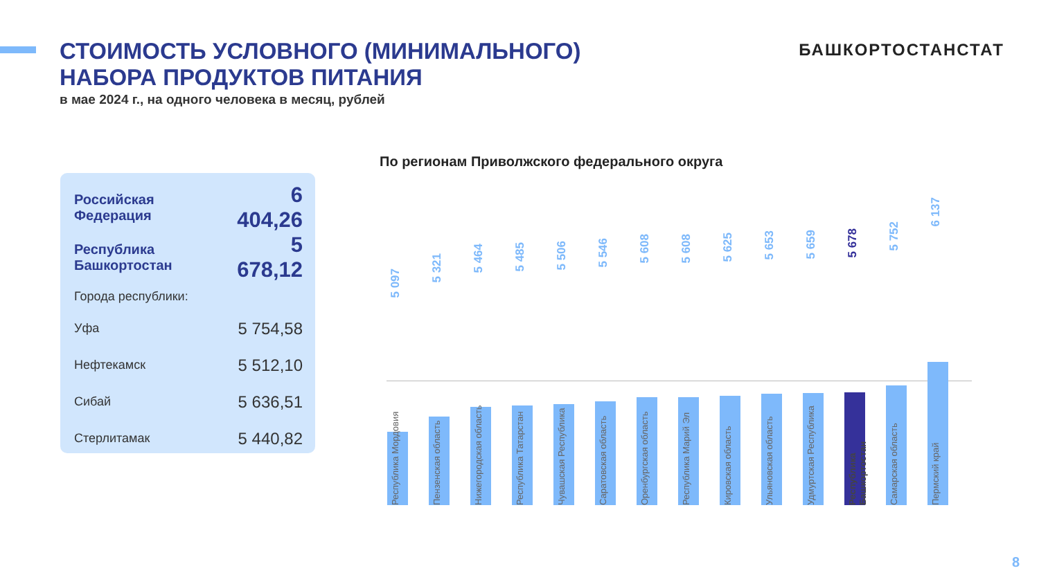СТОИМОСТЬ УСЛОВНОГО (МИНИМАЛЬНОГО) НАБОРА ПРОДУКТОВ ПИТАНИЯ
в мае 2024 г., на одного человека в месяц, рублей
БАШКОРТОСТАНСТАТ
| Российская Федерация | 6 404,26 |
| Республика Башкортостан | 5 678,12 |
| Города республики: | |
| Уфа | 5 754,58 |
| Нефтекамск | 5 512,10 |
| Сибай | 5 636,51 |
| Стерлитамак | 5 440,82 |
По регионам Приволжского федерального округа
5 097
Республика Мордовия
5 321
Пензенская область
5 464
Нижегородская область
5 485
Республика Татарстан
5 506
Чувашская Республика
5 546
Саратовская область
5 608
Оренбургская область
5 608
Республика Марий Эл
5 625
Кировская область
5 653
Ульяновская область
5 659
Удмуртская Республика
5 678
Республика Башкортостан
5 752
Самарская область
6 137
Пермский край
8